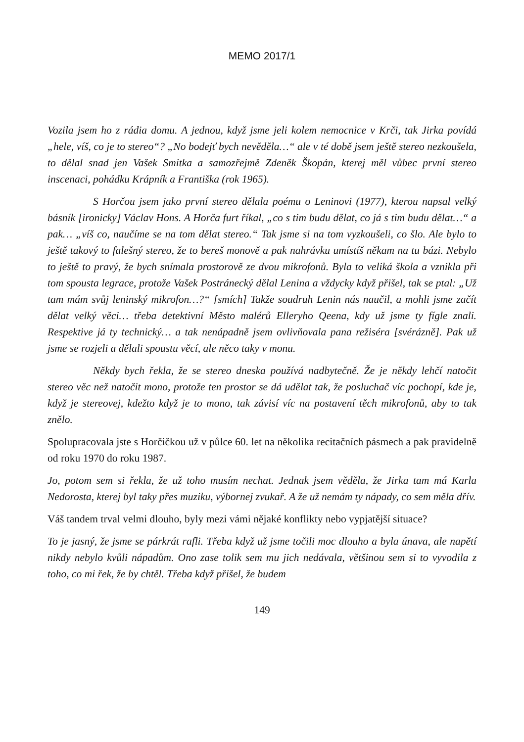MEMO 2017/1
Vozila jsem ho z rádia domu. A jednou, když jsme jeli kolem nemocnice v Krči, tak Jirka povídá „hele, víš, co je to stereo“? „No bodejť bych nevěděla…“ ale v té době jsem ještě stereo nezkoušela, to dělal snad jen Vašek Smitka a samozřejmě Zdeněk Škopán, kterej měl vůbec první stereo inscenaci, pohádku Krápník a Františka (rok 1965).
S Horčou jsem jako první stereo dělala poému o Leninovi (1977), kterou napsal velký básník [ironicky] Václav Hons. A Horča furt říkal, „co s tim budu dělat, co já s tim budu dělat…“ a pak… „víš co, naučíme se na tom dělat stereo.“ Tak jsme si na tom vyzkoušeli, co šlo. Ale bylo to ještě takový to falešný stereo, že to bereš monově a pak nahrávku umístíš někam na tu bázi. Nebylo to ještě to pravý, že bych snímala prostorově ze dvou mikrofonů. Byla to veliká škola a vznikla při tom spousta legrace, protože Vašek Postránecký dělal Lenina a vždycky když přišel, tak se ptal: „Už tam mám svůj leninský mikrofon…?“ [smích] Takže soudruh Lenin nás naučil, a mohli jsme začít dělat velký věci… třeba detektivní Město malérů Elleryho Qeena, kdy už jsme ty fígle znali. Respektive já ty technický… a tak nenápadně jsem ovlivňovala pana režiséra [svérázně]. Pak už jsme se rozjeli a dělali spoustu věcí, ale něco taky v monu.
Někdy bych řekla, že se stereo dneska používá nadbytečně. Že je někdy lehčí natočit stereo věc než natočit mono, protože ten prostor se dá udělat tak, že posluchač víc pochopí, kde je, když je stereovej, kdežto když je to mono, tak závisí víc na postavení těch mikrofonů, aby to tak znělo.
Spolupracovala jste s Horčičkou už v půlce 60. let na několika recitačních pásmech a pak pravidelně od roku 1970 do roku 1987.
Jo, potom sem si řekla, že už toho musím nechat. Jednak jsem věděla, že Jirka tam má Karla Nedorosta, kterej byl taky přes muziku, výbornej zvukař. A že už nemám ty nápady, co sem měla dřív.
Váš tandem trval velmi dlouho, byly mezi vámi nějaké konflikty nebo vypjatější situace?
To je jasný, že jsme se párkrát rafli. Třeba když už jsme točili moc dlouho a byla únava, ale napětí nikdy nebylo kvůli nápadům. Ono zase tolik sem mu jich nedávala, většinou sem si to vyvodila z toho, co mi řek, že by chtěl. Třeba když přišel, že budem
149